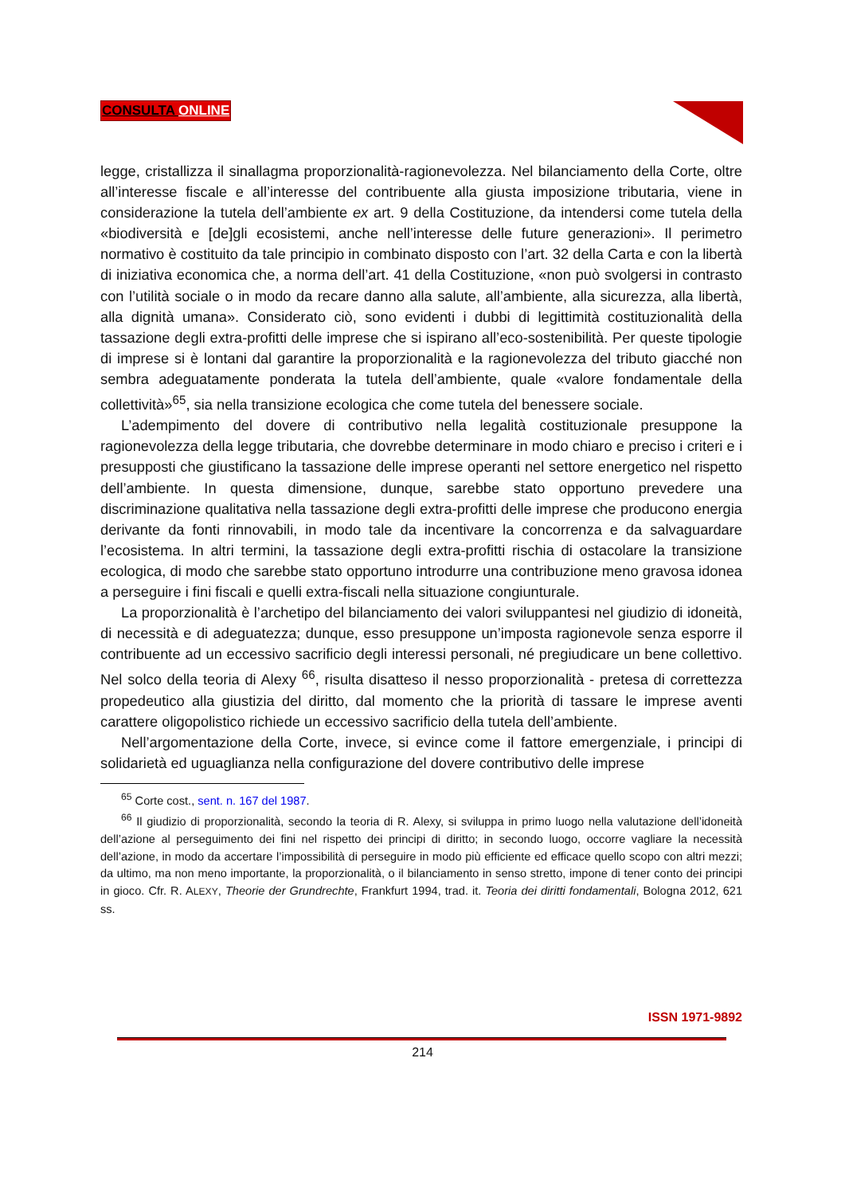CONSULTA ONLINE
legge, cristallizza il sinallagma proporzionalità-ragionevolezza. Nel bilanciamento della Corte, oltre all’interesse fiscale e all’interesse del contribuente alla giusta imposizione tributaria, viene in considerazione la tutela dell’ambiente ex art. 9 della Costituzione, da intendersi come tutela della «biodiversità e [de]gli ecosistemi, anche nell’interesse delle future generazioni». Il perimetro normativo è costituito da tale principio in combinato disposto con l’art. 32 della Carta e con la libertà di iniziativa economica che, a norma dell’art. 41 della Costituzione, «non può svolgersi in contrasto con l’utilità sociale o in modo da recare danno alla salute, all’ambiente, alla sicurezza, alla libertà, alla dignità umana». Considerato ciò, sono evidenti i dubbi di legittimità costituzionalità della tassazione degli extra-profitti delle imprese che si ispirano all’eco-sostenibilità. Per queste tipologie di imprese si è lontani dal garantire la proporzionalità e la ragionevolezza del tributo giacché non sembra adeguatamente ponderata la tutela dell’ambiente, quale «valore fondamentale della collettività»<sup>65</sup>, sia nella transizione ecologica che come tutela del benessere sociale.
L’adempimento del dovere di contributivo nella legalità costituzionale presuppone la ragionevolezza della legge tributaria, che dovrebbe determinare in modo chiaro e preciso i criteri e i presupposti che giustificano la tassazione delle imprese operanti nel settore energetico nel rispetto dell’ambiente. In questa dimensione, dunque, sarebbe stato opportuno prevedere una discriminazione qualitativa nella tassazione degli extra-profitti delle imprese che producono energia derivante da fonti rinnovabili, in modo tale da incentivare la concorrenza e da salvaguardare l’ecosistema. In altri termini, la tassazione degli extra-profitti rischia di ostacolare la transizione ecologica, di modo che sarebbe stato opportuno introdurre una contribuzione meno gravosa idonea a perseguire i fini fiscali e quelli extra-fiscali nella situazione congiunturale.
La proporzionalità è l’archetipo del bilanciamento dei valori sviluppantesi nel giudizio di idoneità, di necessità e di adeguatezza; dunque, esso presuppone un’imposta ragionevole senza esporre il contribuente ad un eccessivo sacrificio degli interessi personali, né pregiudicare un bene collettivo. Nel solco della teoria di Alexy <sup>66</sup>, risulta disatteso il nesso proporzionalità - pretesa di correttezza propedeutico alla giustizia del diritto, dal momento che la priorità di tassare le imprese aventi carattere oligopolistico richiede un eccessivo sacrificio della tutela dell’ambiente.
Nell’argomentazione della Corte, invece, si evince come il fattore emergenziale, i principi di solidarietà ed uguaglianza nella configurazione del dovere contributivo delle imprese
<sup>65</sup> Corte cost., sent. n. 167 del 1987.
<sup>66</sup> Il giudizio di proporzionalità, secondo la teoria di R. Alexy, si sviluppa in primo luogo nella valutazione dell’idoneità dell’azione al perseguimento dei fini nel rispetto dei principi di diritto; in secondo luogo, occorre vagliare la necessità dell’azione, in modo da accertare l’impossibilità di perseguire in modo più efficiente ed efficace quello scopo con altri mezzi; da ultimo, ma non meno importante, la proporzionalità, o il bilanciamento in senso stretto, impone di tener conto dei principi in gioco. Cfr. R. ALEXY, Theorie der Grundrechte, Frankfurt 1994, trad. it. Teoria dei diritti fondamentali, Bologna 2012, 621 ss.
ISSN 1971-9892
214